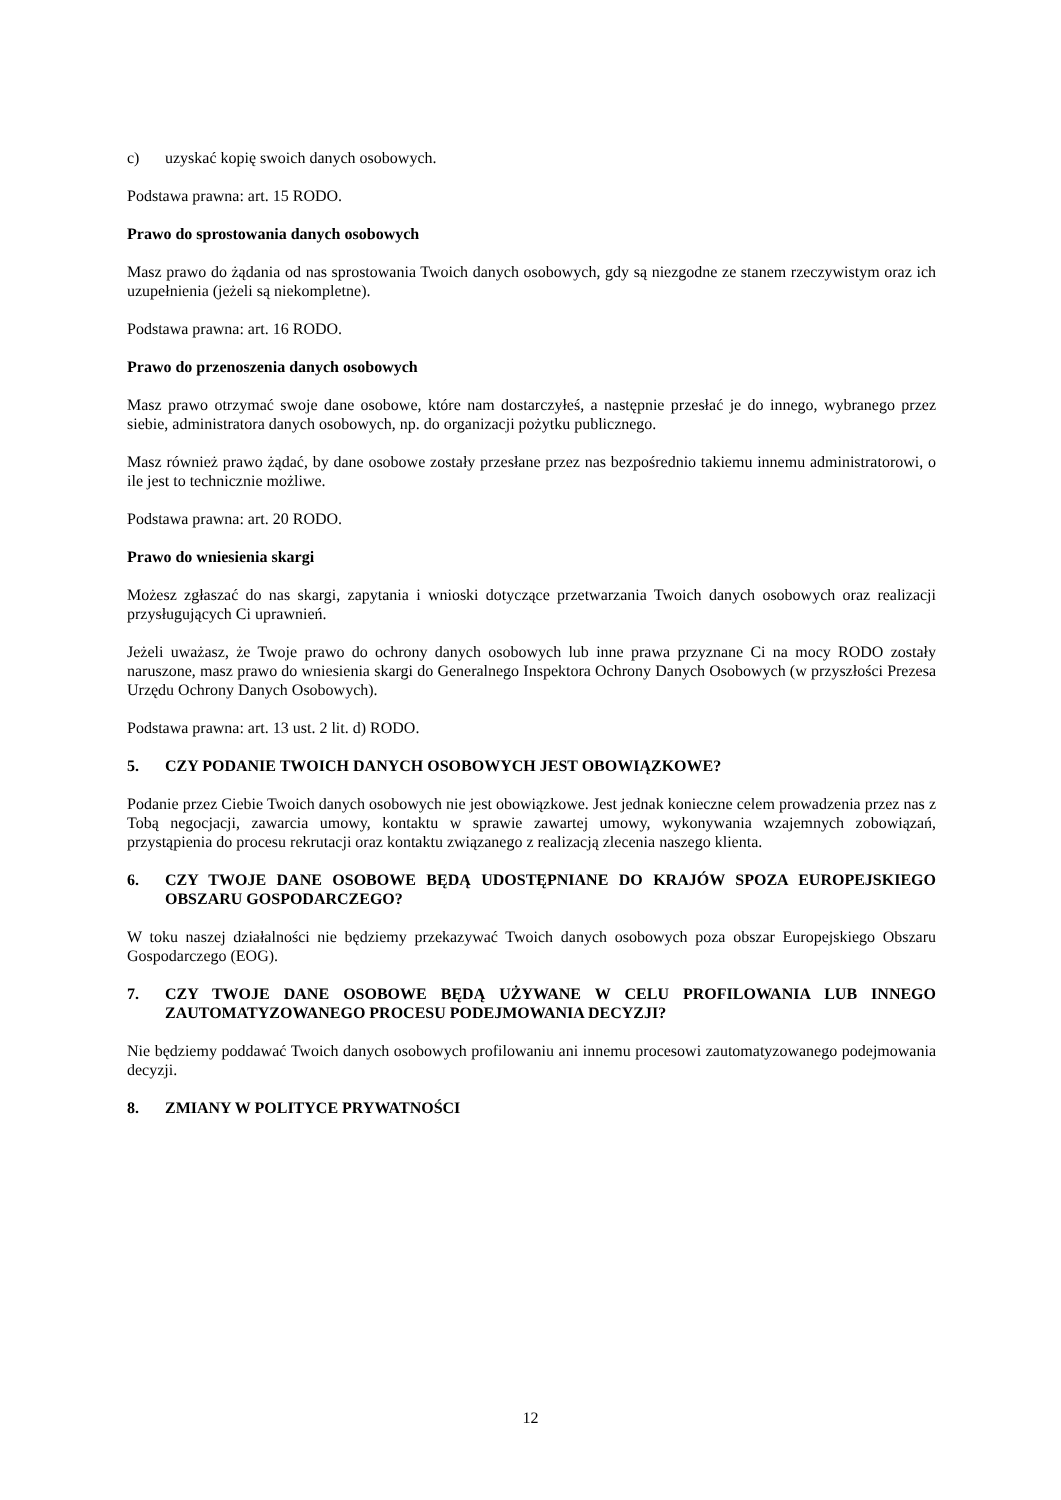c) uzyskać kopię swoich danych osobowych.
Podstawa prawna: art. 15 RODO.
Prawo do sprostowania danych osobowych
Masz prawo do żądania od nas sprostowania Twoich danych osobowych, gdy są niezgodne ze stanem rzeczywistym oraz ich uzupełnienia (jeżeli są niekompletne).
Podstawa prawna: art. 16 RODO.
Prawo do przenoszenia danych osobowych
Masz prawo otrzymać swoje dane osobowe, które nam dostarczyłeś, a następnie przesłać je do innego, wybranego przez siebie, administratora danych osobowych, np. do organizacji pożytku publicznego.
Masz również prawo żądać, by dane osobowe zostały przesłane przez nas bezpośrednio takiemu innemu administratorowi, o ile jest to technicznie możliwe.
Podstawa prawna: art. 20 RODO.
Prawo do wniesienia skargi
Możesz zgłaszać do nas skargi, zapytania i wnioski dotyczące przetwarzania Twoich danych osobowych oraz realizacji przysługujących Ci uprawnień.
Jeżeli uważasz, że Twoje prawo do ochrony danych osobowych lub inne prawa przyznane Ci na mocy RODO zostały naruszone, masz prawo do wniesienia skargi do Generalnego Inspektora Ochrony Danych Osobowych (w przyszłości Prezesa Urzędu Ochrony Danych Osobowych).
Podstawa prawna: art. 13 ust. 2 lit. d) RODO.
5. CZY PODANIE TWOICH DANYCH OSOBOWYCH JEST OBOWIĄZKOWE?
Podanie przez Ciebie Twoich danych osobowych nie jest obowiązkowe. Jest jednak konieczne celem prowadzenia przez nas z Tobą negocjacji, zawarcia umowy, kontaktu w sprawie zawartej umowy, wykonywania wzajemnych zobowiązań, przystąpienia do procesu rekrutacji oraz kontaktu związanego z realizacją zlecenia naszego klienta.
6. CZY TWOJE DANE OSOBOWE BĘDĄ UDOSTĘPNIANE DO KRAJÓW SPOZA EUROPEJSKIEGO OBSZARU GOSPODARCZEGO?
W toku naszej działalności nie będziemy przekazywać Twoich danych osobowych poza obszar Europejskiego Obszaru Gospodarczego (EOG).
7. CZY TWOJE DANE OSOBOWE BĘDĄ UŻYWANE W CELU PROFILOWANIA LUB INNEGO ZAUTOMATYZOWANEGO PROCESU PODEJMOWANIA DECYZJI?
Nie będziemy poddawać Twoich danych osobowych profilowaniu ani innemu procesowi zautomatyzowanego podejmowania decyzji.
8. ZMIANY W POLITYCE PRYWATNOŚCI
12